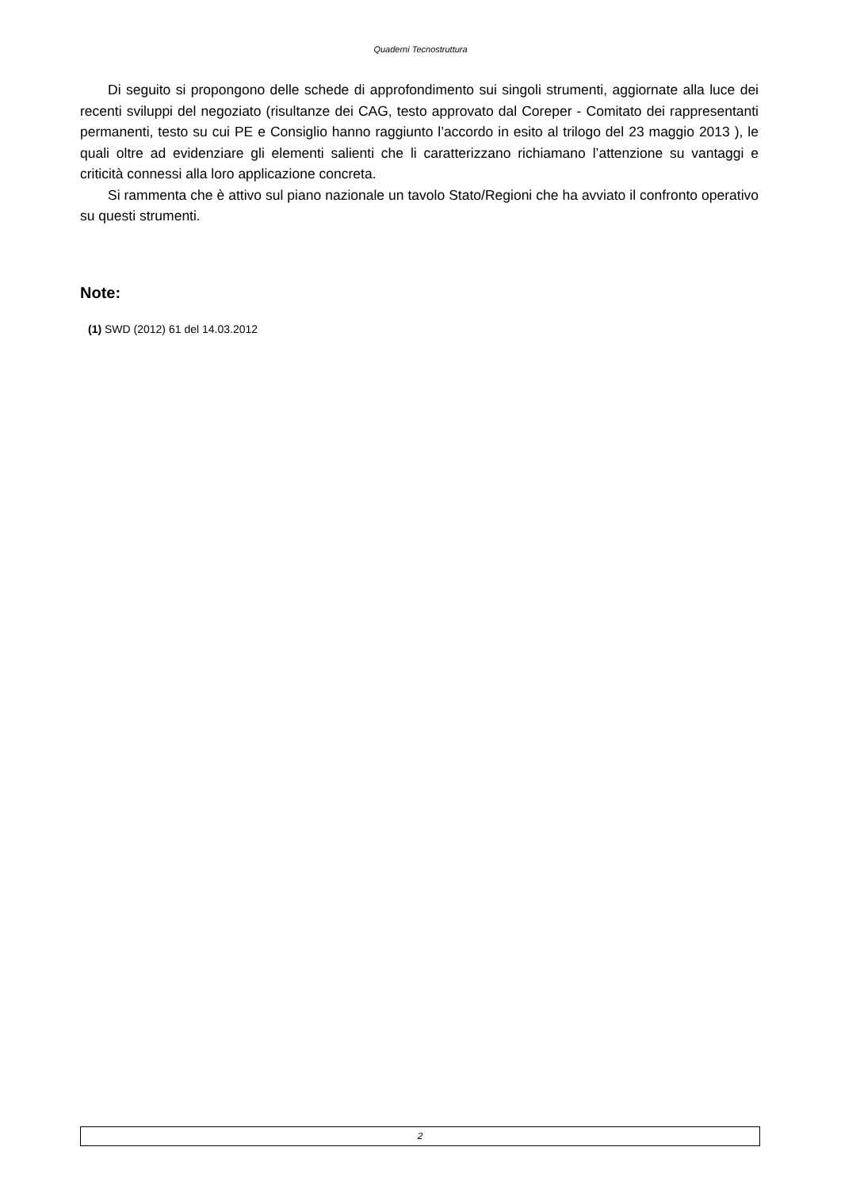Quaderni Tecnostruttura
Di seguito si propongono delle schede di approfondimento sui singoli strumenti, aggiornate alla luce dei recenti sviluppi del negoziato (risultanze dei CAG, testo approvato dal Coreper - Comitato dei rappresentanti permanenti, testo su cui PE e Consiglio hanno raggiunto l’accordo in esito al trilogo del 23 maggio 2013 ), le quali oltre ad evidenziare gli elementi salienti che li caratterizzano richiamano l’attenzione su vantaggi e criticità connessi alla loro applicazione concreta.
Si rammenta che è attivo sul piano nazionale un tavolo Stato/Regioni che ha avviato il confronto operativo su questi strumenti.
Note:
(1) SWD (2012) 61 del 14.03.2012
2